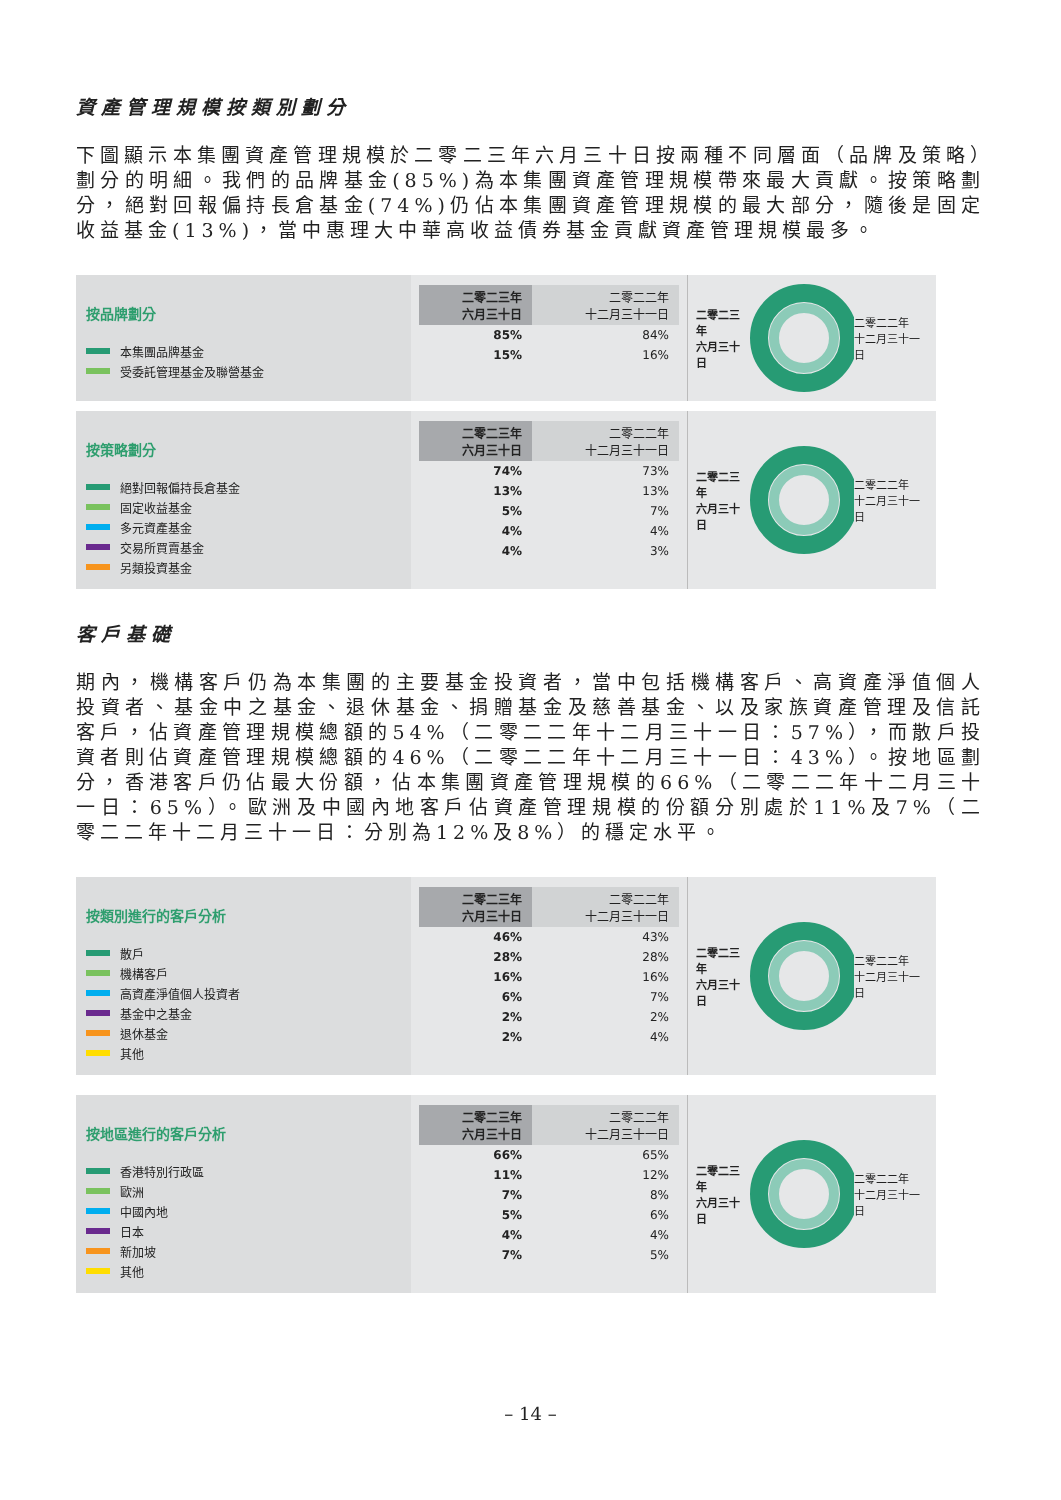資產管理規模按類別劃分
下圖顯示本集團資產管理規模於二零二三年六月三十日按兩種不同層面（品牌及策略）劃分的明細。我們的品牌基金(85%)為本集團資產管理規模帶來最大貢獻。按策略劃分，絕對回報偏持長倉基金(74%)仍佔本集團資產管理規模的最大部分，隨後是固定收益基金(13%)，當中惠理大中華高收益債券基金貢獻資產管理規模最多。
按品牌劃分
本集團品牌基金
受委託管理基金及聯營基金
| 二零二三年 六月三十日 | 二零二二年 十二月三十一日 |
| --- | --- |
| 85% | 84% |
| 15% | 16% |
二零二三年
六月三十日 二零二二年
十二月三十一日
按策略劃分
絕對回報偏持長倉基金
固定收益基金
多元資產基金
交易所買賣基金
另類投資基金
| 二零二三年 六月三十日 | 二零二二年 十二月三十一日 |
| --- | --- |
| 74% | 73% |
| 13% | 13% |
| 5% | 7% |
| 4% | 4% |
| 4% | 3% |
二零二三年
六月三十日 二零二二年
十二月三十一日
客戶基礎
期內，機構客戶仍為本集團的主要基金投資者，當中包括機構客戶、高資產淨值個人投資者、基金中之基金、退休基金、捐贈基金及慈善基金、以及家族資產管理及信託客戶，佔資產管理規模總額的54%（二零二二年十二月三十一日：57%），而散戶投資者則佔資產管理規模總額的46%（二零二二年十二月三十一日：43%）。按地區劃分，香港客戶仍佔最大份額，佔本集團資產管理規模的66%（二零二二年十二月三十一日：65%）。歐洲及中國內地客戶佔資產管理規模的份額分別處於11%及7%（二零二二年十二月三十一日：分別為12%及8%）的穩定水平。
按類別進行的客戶分析
散戶
機構客戶
高資產淨值個人投資者
基金中之基金
退休基金
其他
| 二零二三年 六月三十日 | 二零二二年 十二月三十一日 |
| --- | --- |
| 46% | 43% |
| 28% | 28% |
| 16% | 16% |
| 6% | 7% |
| 2% | 2% |
| 2% | 4% |
二零二三年
六月三十日 二零二二年
十二月三十一日
按地區進行的客戶分析
香港特別行政區
歐洲
中國內地
日本
新加坡
其他
| 二零二三年 六月三十日 | 二零二二年 十二月三十一日 |
| --- | --- |
| 66% | 65% |
| 11% | 12% |
| 7% | 8% |
| 5% | 6% |
| 4% | 4% |
| 7% | 5% |
二零二三年
六月三十日 二零二二年
十二月三十一日
– 14 –